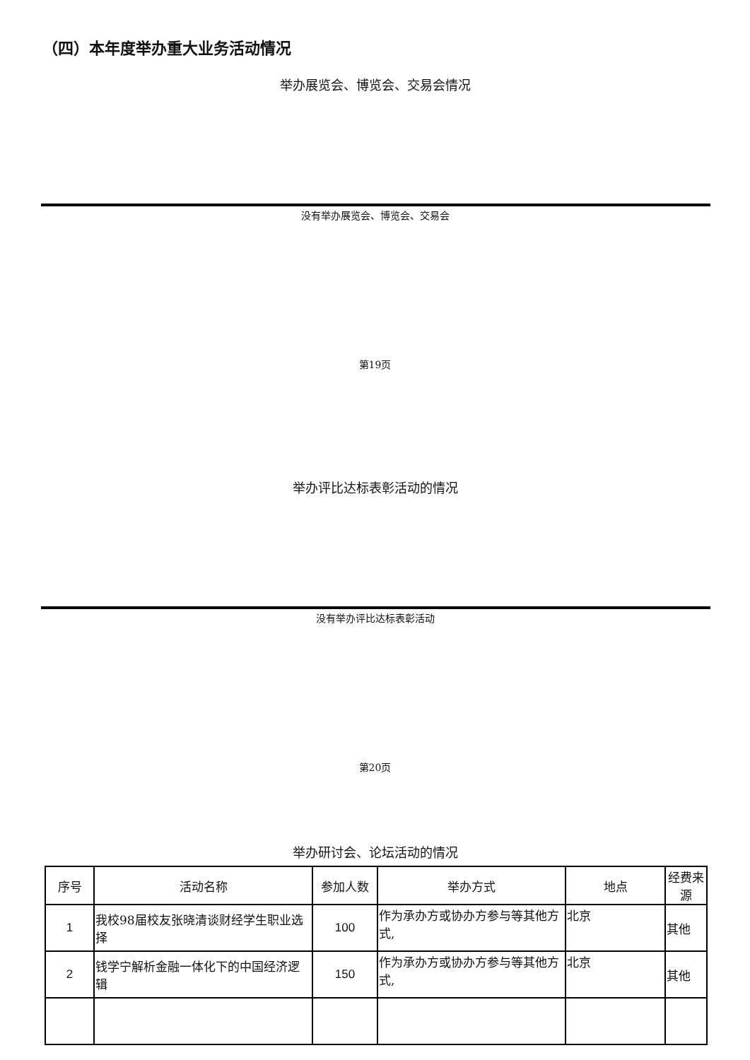（四）本年度举办重大业务活动情况
举办展览会、博览会、交易会情况
没有举办展览会、博览会、交易会
第19页
举办评比达标表彰活动的情况
没有举办评比达标表彰活动
第20页
举办研讨会、论坛活动的情况
| 序号 | 活动名称 | 参加人数 | 举办方式 | 地点 | 经费来源 |
| --- | --- | --- | --- | --- | --- |
| 1 | 我校98届校友张晓清谈财经学生职业选择 | 100 | 作为承办方或协办方参与等其他方式, | 北京 | 其他 |
| 2 | 钱学宁解析金融一体化下的中国经济逻辑 | 150 | 作为承办方或协办方参与等其他方式, | 北京 | 其他 |